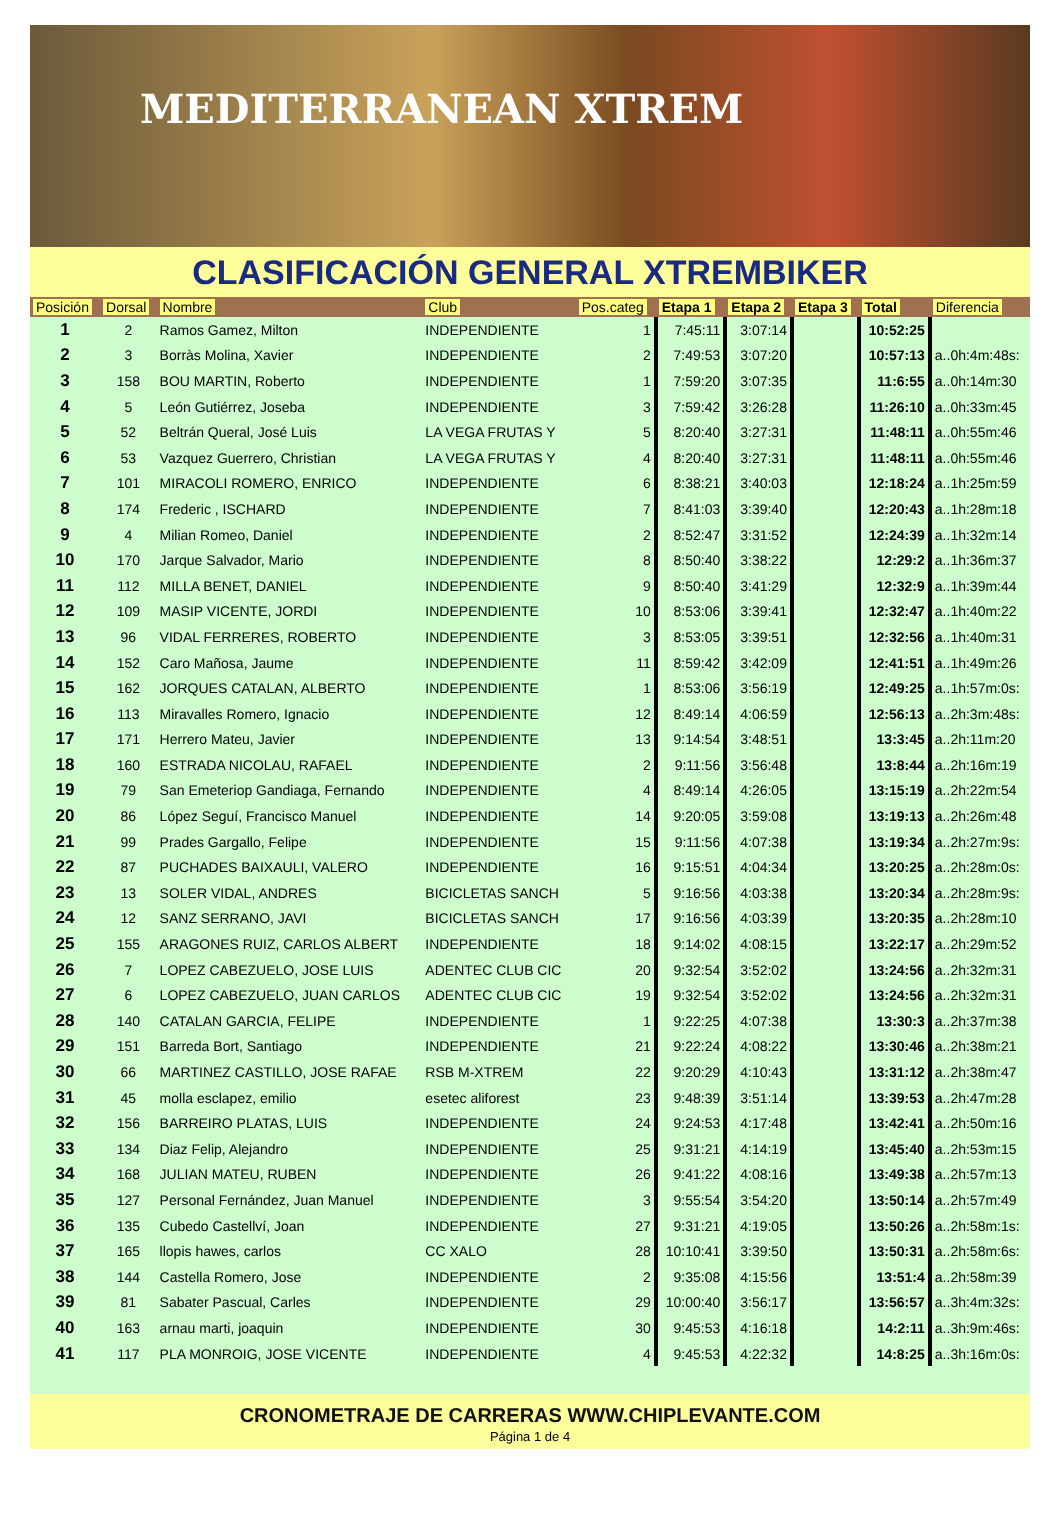MEDITERRANEAN XTREM
CLASIFICACIÓN GENERAL XTREMBIKER
| Posición | Dorsal | Nombre | Club | Pos.categ | Etapa 1 | Etapa 2 | Etapa 3 | Total | Diferencia |
| --- | --- | --- | --- | --- | --- | --- | --- | --- | --- |
| 1 | 2 | Ramos Gamez, Milton | INDEPENDIENTE | 1 | 7:45:11 | 3:07:14 | | 10:52:25 | |
| 2 | 3 | Borràs Molina, Xavier | INDEPENDIENTE | 2 | 7:49:53 | 3:07:20 | | 10:57:13 | a..0h:4m:48s: |
| 3 | 158 | BOU MARTIN, Roberto | INDEPENDIENTE | 1 | 7:59:20 | 3:07:35 | | 11:6:55 | a..0h:14m:30 |
| 4 | 5 | León Gutiérrez, Joseba | INDEPENDIENTE | 3 | 7:59:42 | 3:26:28 | | 11:26:10 | a..0h:33m:45 |
| 5 | 52 | Beltrán Queral, José Luis | LA VEGA FRUTAS Y | 5 | 8:20:40 | 3:27:31 | | 11:48:11 | a..0h:55m:46 |
| 6 | 53 | Vazquez Guerrero, Christian | LA VEGA FRUTAS Y | 4 | 8:20:40 | 3:27:31 | | 11:48:11 | a..0h:55m:46 |
| 7 | 101 | MIRACOLI ROMERO, ENRICO | INDEPENDIENTE | 6 | 8:38:21 | 3:40:03 | | 12:18:24 | a..1h:25m:59 |
| 8 | 174 | Frederic , ISCHARD | INDEPENDIENTE | 7 | 8:41:03 | 3:39:40 | | 12:20:43 | a..1h:28m:18 |
| 9 | 4 | Milian Romeo, Daniel | INDEPENDIENTE | 2 | 8:52:47 | 3:31:52 | | 12:24:39 | a..1h:32m:14 |
| 10 | 170 | Jarque Salvador, Mario | INDEPENDIENTE | 8 | 8:50:40 | 3:38:22 | | 12:29:2 | a..1h:36m:37 |
| 11 | 112 | MILLA BENET, DANIEL | INDEPENDIENTE | 9 | 8:50:40 | 3:41:29 | | 12:32:9 | a..1h:39m:44 |
| 12 | 109 | MASIP VICENTE, JORDI | INDEPENDIENTE | 10 | 8:53:06 | 3:39:41 | | 12:32:47 | a..1h:40m:22 |
| 13 | 96 | VIDAL FERRERES, ROBERTO | INDEPENDIENTE | 3 | 8:53:05 | 3:39:51 | | 12:32:56 | a..1h:40m:31 |
| 14 | 152 | Caro Mañosa, Jaume | INDEPENDIENTE | 11 | 8:59:42 | 3:42:09 | | 12:41:51 | a..1h:49m:26 |
| 15 | 162 | JORQUES CATALAN, ALBERTO | INDEPENDIENTE | 1 | 8:53:06 | 3:56:19 | | 12:49:25 | a..1h:57m:0s: |
| 16 | 113 | Miravalles Romero, Ignacio | INDEPENDIENTE | 12 | 8:49:14 | 4:06:59 | | 12:56:13 | a..2h:3m:48s: |
| 17 | 171 | Herrero Mateu, Javier | INDEPENDIENTE | 13 | 9:14:54 | 3:48:51 | | 13:3:45 | a..2h:11m:20 |
| 18 | 160 | ESTRADA NICOLAU, RAFAEL | INDEPENDIENTE | 2 | 9:11:56 | 3:56:48 | | 13:8:44 | a..2h:16m:19 |
| 19 | 79 | San Emeteriop Gandiaga, Fernando | INDEPENDIENTE | 4 | 8:49:14 | 4:26:05 | | 13:15:19 | a..2h:22m:54 |
| 20 | 86 | López Seguí, Francisco Manuel | INDEPENDIENTE | 14 | 9:20:05 | 3:59:08 | | 13:19:13 | a..2h:26m:48 |
| 21 | 99 | Prades Gargallo, Felipe | INDEPENDIENTE | 15 | 9:11:56 | 4:07:38 | | 13:19:34 | a..2h:27m:9s: |
| 22 | 87 | PUCHADES BAIXAULI, VALERO | INDEPENDIENTE | 16 | 9:15:51 | 4:04:34 | | 13:20:25 | a..2h:28m:0s: |
| 23 | 13 | SOLER VIDAL, ANDRES | BICICLETAS SANCH | 5 | 9:16:56 | 4:03:38 | | 13:20:34 | a..2h:28m:9s: |
| 24 | 12 | SANZ SERRANO, JAVI | BICICLETAS SANCH | 17 | 9:16:56 | 4:03:39 | | 13:20:35 | a..2h:28m:10 |
| 25 | 155 | ARAGONES RUIZ, CARLOS ALBERT | INDEPENDIENTE | 18 | 9:14:02 | 4:08:15 | | 13:22:17 | a..2h:29m:52 |
| 26 | 7 | LOPEZ CABEZUELO, JOSE LUIS | ADENTEC CLUB CIC | 20 | 9:32:54 | 3:52:02 | | 13:24:56 | a..2h:32m:31 |
| 27 | 6 | LOPEZ CABEZUELO, JUAN CARLOS | ADENTEC CLUB CIC | 19 | 9:32:54 | 3:52:02 | | 13:24:56 | a..2h:32m:31 |
| 28 | 140 | CATALAN GARCIA, FELIPE | INDEPENDIENTE | 1 | 9:22:25 | 4:07:38 | | 13:30:3 | a..2h:37m:38 |
| 29 | 151 | Barreda Bort, Santiago | INDEPENDIENTE | 21 | 9:22:24 | 4:08:22 | | 13:30:46 | a..2h:38m:21 |
| 30 | 66 | MARTINEZ CASTILLO, JOSE RAFAE | RSB M-XTREM | 22 | 9:20:29 | 4:10:43 | | 13:31:12 | a..2h:38m:47 |
| 31 | 45 | molla esclapez, emilio | esetec aliforest | 23 | 9:48:39 | 3:51:14 | | 13:39:53 | a..2h:47m:28 |
| 32 | 156 | BARREIRO PLATAS, LUIS | INDEPENDIENTE | 24 | 9:24:53 | 4:17:48 | | 13:42:41 | a..2h:50m:16 |
| 33 | 134 | Diaz Felip, Alejandro | INDEPENDIENTE | 25 | 9:31:21 | 4:14:19 | | 13:45:40 | a..2h:53m:15 |
| 34 | 168 | JULIAN MATEU, RUBEN | INDEPENDIENTE | 26 | 9:41:22 | 4:08:16 | | 13:49:38 | a..2h:57m:13 |
| 35 | 127 | Personal Fernández, Juan Manuel | INDEPENDIENTE | 3 | 9:55:54 | 3:54:20 | | 13:50:14 | a..2h:57m:49 |
| 36 | 135 | Cubedo Castellví, Joan | INDEPENDIENTE | 27 | 9:31:21 | 4:19:05 | | 13:50:26 | a..2h:58m:1s: |
| 37 | 165 | llopis hawes, carlos | CC XALO | 28 | 10:10:41 | 3:39:50 | | 13:50:31 | a..2h:58m:6s: |
| 38 | 144 | Castella Romero, Jose | INDEPENDIENTE | 2 | 9:35:08 | 4:15:56 | | 13:51:4 | a..2h:58m:39 |
| 39 | 81 | Sabater Pascual, Carles | INDEPENDIENTE | 29 | 10:00:40 | 3:56:17 | | 13:56:57 | a..3h:4m:32s: |
| 40 | 163 | arnau marti, joaquin | INDEPENDIENTE | 30 | 9:45:53 | 4:16:18 | | 14:2:11 | a..3h:9m:46s: |
| 41 | 117 | PLA MONROIG, JOSE VICENTE | INDEPENDIENTE | 4 | 9:45:53 | 4:22:32 | | 14:8:25 | a..3h:16m:0s: |
CRONOMETRAJE DE CARRERAS WWW.CHIPLEVANTE.COM
Página 1 de 4